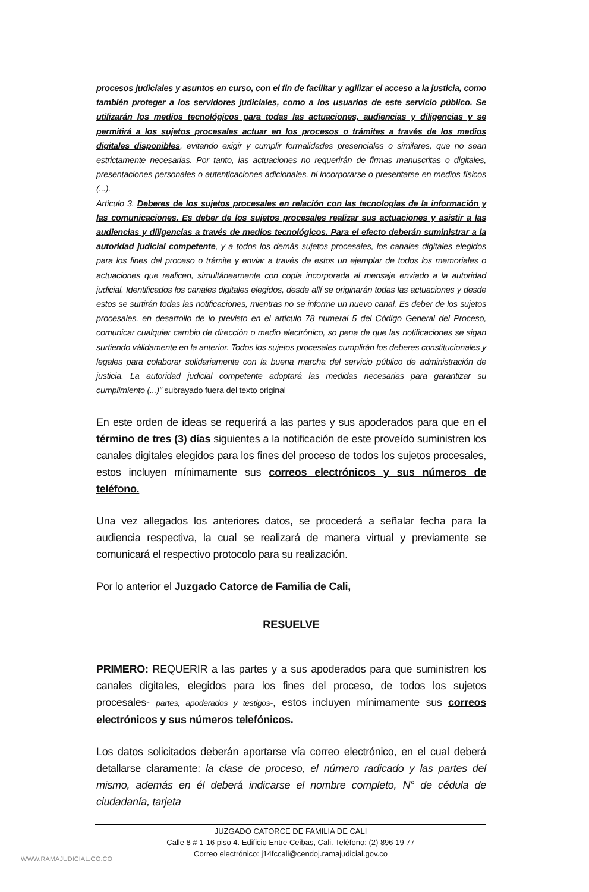procesos judiciales y asuntos en curso, con el fin de facilitar y agilizar el acceso a la justicia, como también proteger a los servidores judiciales, como a los usuarios de este servicio público. Se utilizarán los medios tecnológicos para todas las actuaciones, audiencias y diligencias y se permitirá a los sujetos procesales actuar en los procesos o trámites a través de los medios digitales disponibles, evitando exigir y cumplir formalidades presenciales o similares, que no sean estrictamente necesarias. Por tanto, las actuaciones no requerirán de firmas manuscritas o digitales, presentaciones personales o autenticaciones adicionales, ni incorporarse o presentarse en medios físicos (...).
Artículo 3. Deberes de los sujetos procesales en relación con las tecnologías de la información y las comunicaciones. Es deber de los sujetos procesales realizar sus actuaciones y asistir a las audiencias y diligencias a través de medios tecnológicos. Para el efecto deberán suministrar a la autoridad judicial competente, y a todos los demás sujetos procesales, los canales digitales elegidos para los fines del proceso o trámite y enviar a través de estos un ejemplar de todos los memoriales o actuaciones que realicen, simultáneamente con copia incorporada al mensaje enviado a la autoridad judicial. Identificados los canales digitales elegidos, desde allí se originarán todas las actuaciones y desde estos se surtirán todas las notificaciones, mientras no se informe un nuevo canal. Es deber de los sujetos procesales, en desarrollo de lo previsto en el artículo 78 numeral 5 del Código General del Proceso, comunicar cualquier cambio de dirección o medio electrónico, so pena de que las notificaciones se sigan surtiendo válidamente en la anterior. Todos los sujetos procesales cumplirán los deberes constitucionales y legales para colaborar solidariamente con la buena marcha del servicio público de administración de justicia. La autoridad judicial competente adoptará las medidas necesarias para garantizar su cumplimiento (...)" subrayado fuera del texto original
En este orden de ideas se requerirá a las partes y sus apoderados para que en el término de tres (3) días siguientes a la notificación de este proveído suministren los canales digitales elegidos para los fines del proceso de todos los sujetos procesales, estos incluyen mínimamente sus correos electrónicos y sus números de teléfono.
Una vez allegados los anteriores datos, se procederá a señalar fecha para la audiencia respectiva, la cual se realizará de manera virtual y previamente se comunicará el respectivo protocolo para su realización.
Por lo anterior el Juzgado Catorce de Familia de Cali,
RESUELVE
PRIMERO: REQUERIR a las partes y a sus apoderados para que suministren los canales digitales, elegidos para los fines del proceso, de todos los sujetos procesales- partes, apoderados y testigos-, estos incluyen mínimamente sus correos electrónicos y sus números telefónicos.
Los datos solicitados deberán aportarse vía correo electrónico, en el cual deberá detallarse claramente: la clase de proceso, el número radicado y las partes del mismo, además en él deberá indicarse el nombre completo, N° de cédula de ciudadanía, tarjeta
JUZGADO CATORCE DE FAMILIA DE CALI
Calle 8 # 1-16 piso 4. Edificio Entre Ceibas, Cali. Teléfono: (2) 896 19 77
Correo electrónico: j14fccali@cendoj.ramajudicial.gov.co
WWW.RAMAJUDICIAL.GO.CO